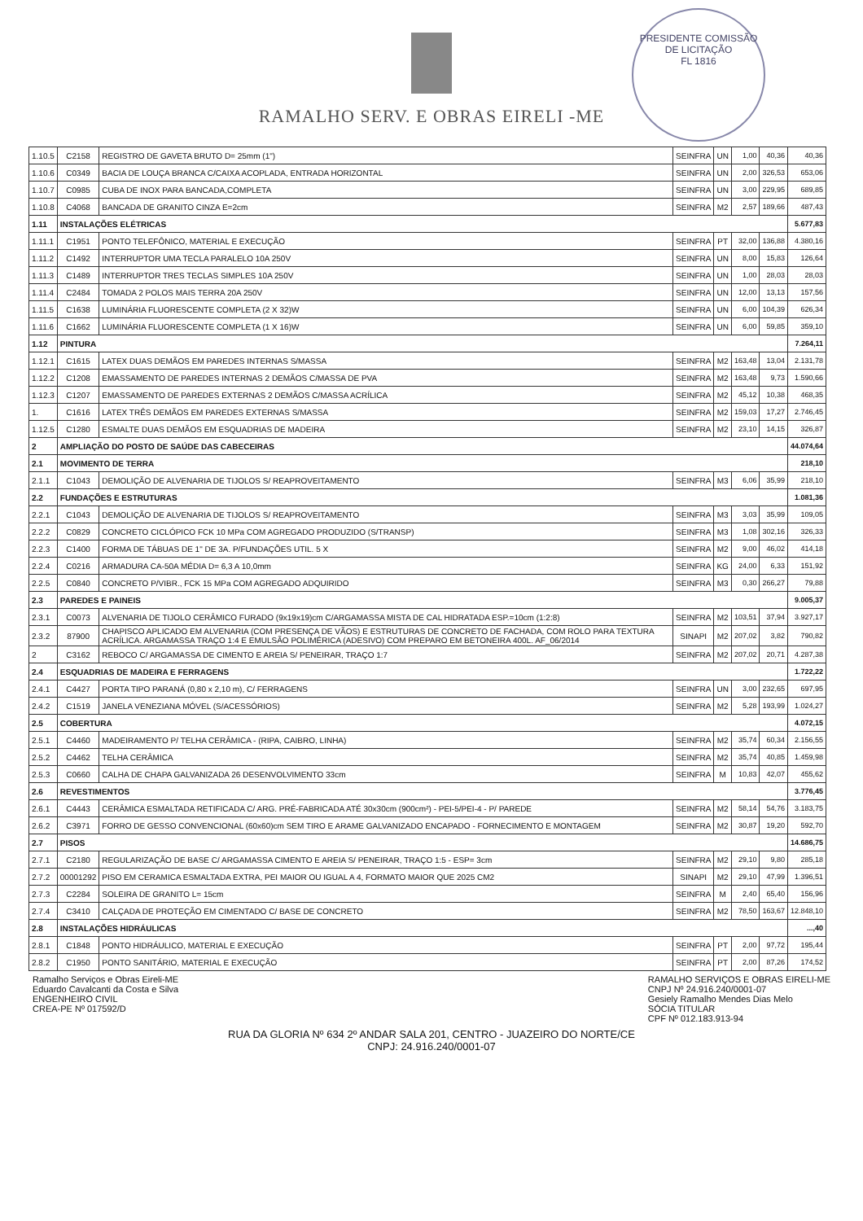RAMALHO SERV. E OBRAS EIRELI -ME
PRESIDENTE COMISSÃO DE LICITAÇÃO
FL 1816
| 1.10.5 | C2158 | REGISTRO DE GAVETA BRUTO D= 25mm (1") | SEINFRA | UN | 1,00 | 40,36 | 40,36 |
| 1.10.6 | C0349 | BACIA DE LOUÇA BRANCA C/CAIXA ACOPLADA, ENTRADA HORIZONTAL | SEINFRA | UN | 2,00 | 326,53 | 653,06 |
| 1.10.7 | C0985 | CUBA DE INOX PARA BANCADA,COMPLETA | SEINFRA | UN | 3,00 | 229,95 | 689,85 |
| 1.10.8 | C4068 | BANCADA DE GRANITO CINZA E=2cm | SEINFRA | M2 | 2,57 | 189,66 | 487,43 |
| 1.11 | INSTALAÇÕES ELÉTRICAS | | | | | | 5.677,83 |
| 1.11.1 | C1951 | PONTO TELEFÔNICO, MATERIAL E EXECUÇÃO | SEINFRA | PT | 32,00 | 136,88 | 4.380,16 |
| 1.11.2 | C1492 | INTERRUPTOR UMA TECLA PARALELO 10A 250V | SEINFRA | UN | 8,00 | 15,83 | 126,64 |
| 1.11.3 | C1489 | INTERRUPTOR TRES TECLAS SIMPLES 10A 250V | SEINFRA | UN | 1,00 | 28,03 | 28,03 |
| 1.11.4 | C2484 | TOMADA 2 POLOS MAIS TERRA 20A 250V | SEINFRA | UN | 12,00 | 13,13 | 157,56 |
| 1.11.5 | C1638 | LUMINÁRIA FLUORESCENTE COMPLETA (2 X 32)W | SEINFRA | UN | 6,00 | 104,39 | 626,34 |
| 1.11.6 | C1662 | LUMINÁRIA FLUORESCENTE COMPLETA (1 X 16)W | SEINFRA | UN | 6,00 | 59,85 | 359,10 |
| 1.12 | PINTURA | | | | | | 7.264,11 |
| 1.12.1 | C1615 | LATEX DUAS DEMÃOS EM PAREDES INTERNAS S/MASSA | SEINFRA | M2 | 163,48 | 13,04 | 2.131,78 |
| 1.12.2 | C1208 | EMASSAMENTO DE PAREDES INTERNAS 2 DEMÃOS C/MASSA DE PVA | SEINFRA | M2 | 163,48 | 9,73 | 1.590,66 |
| 1.12.3 | C1207 | EMASSAMENTO DE PAREDES EXTERNAS 2 DEMÃOS C/MASSA ACRÍLICA | SEINFRA | M2 | 45,12 | 10,38 | 468,35 |
| 1. | C1616 | LATEX TRÊS DEMÃOS EM PAREDES EXTERNAS S/MASSA | SEINFRA | M2 | 159,03 | 17,27 | 2.746,45 |
| 1.12.5 | C1280 | ESMALTE DUAS DEMÃOS EM ESQUADRIAS DE MADEIRA | SEINFRA | M2 | 23,10 | 14,15 | 326,87 |
| 2 | AMPLIAÇÃO DO POSTO DE SAÚDE DAS CABECEIRAS | | | | | | 44.074,64 |
| 2.1 | MOVIMENTO DE TERRA | | | | | | 218,10 |
| 2.1.1 | C1043 | DEMOLIÇÃO DE ALVENARIA DE TIJOLOS S/ REAPROVEITAMENTO | SEINFRA | M3 | 6,06 | 35,99 | 218,10 |
| 2.2 | FUNDAÇÕES E ESTRUTURAS | | | | | | 1.081,36 |
| 2.2.1 | C1043 | DEMOLIÇÃO DE ALVENARIA DE TIJOLOS S/ REAPROVEITAMENTO | SEINFRA | M3 | 3,03 | 35,99 | 109,05 |
| 2.2.2 | C0829 | CONCRETO CICLÓPICO FCK 10 MPa COM AGREGADO PRODUZIDO (S/TRANSP) | SEINFRA | M3 | 1,08 | 302,16 | 326,33 |
| 2.2.3 | C1400 | FORMA DE TÁBUAS DE 1" DE 3A. P/FUNDAÇÕES UTIL. 5 X | SEINFRA | M2 | 9,00 | 46,02 | 414,18 |
| 2.2.4 | C0216 | ARMADURA CA-50A MÉDIA D= 6,3 A 10,0mm | SEINFRA | KG | 24,00 | 6,33 | 151,92 |
| 2.2.5 | C0840 | CONCRETO P/VIBR., FCK 15 MPa COM AGREGADO ADQUIRIDO | SEINFRA | M3 | 0,30 | 266,27 | 79,88 |
| 2.3 | PAREDES E PAINEIS | | | | | | 9.005,37 |
| 2.3.1 | C0073 | ALVENARIA DE TIJOLO CERÂMICO FURADO (9x19x19)cm C/ARGAMASSA MISTA DE CAL HIDRATADA ESP.=10cm (1:2:8) | SEINFRA | M2 | 103,51 | 37,94 | 3.927,17 |
| 2.3.2 | 87900 | CHAPISCO APLICADO EM ALVENARIA (COM PRESENÇA DE VÃOS) E ESTRUTURAS DE CONCRETO DE FACHADA, COM ROLO PARA TEXTURA ACRÍLICA. ARGAMASSA TRAÇO 1:4 E EMULSÃO POLIMÉRICA (ADESIVO) COM PREPARO EM BETONEIRA 400L. AF_06/2014 | SINAPI | M2 | 207,02 | 3,82 | 790,82 |
| 2 | C3162 | REBOCO C/ ARGAMASSA DE CIMENTO E AREIA S/ PENEIRAR, TRAÇO 1:7 | SEINFRA | M2 | 207,02 | 20,71 | 4.287,38 |
| 2.4 | ESQUADRIAS DE MADEIRA E FERRAGENS | | | | | | 1.722,22 |
| 2.4.1 | C4427 | PORTA TIPO PARANÁ (0,80 x 2,10 m), C/ FERRAGENS | SEINFRA | UN | 3,00 | 232,65 | 697,95 |
| 2.4.2 | C1519 | JANELA VENEZIANA MÓVEL (S/ACESSÓRIOS) | SEINFRA | M2 | 5,28 | 193,99 | 1.024,27 |
| 2.5 | COBERTURA | | | | | | 4.072,15 |
| 2.5.1 | C4460 | MADEIRAMENTO P/ TELHA CERÂMICA - (RIPA, CAIBRO, LINHA) | SEINFRA | M2 | 35,74 | 60,34 | 2.156,55 |
| 2.5.2 | C4462 | TELHA CERÂMICA | SEINFRA | M2 | 35,74 | 40,85 | 1.459,98 |
| 2.5.3 | C0660 | CALHA DE CHAPA GALVANIZADA 26 DESENVOLVIMENTO 33cm | SEINFRA | M | 10,83 | 42,07 | 455,62 |
| 2.6 | REVESTIMENTOS | | | | | | 3.776,45 |
| 2.6.1 | C4443 | CERÂMICA ESMALTADA RETIFICADA C/ ARG. PRÉ-FABRICADA ATÉ 30x30cm (900cm²) - PEI-5/PEI-4 - P/ PAREDE | SEINFRA | M2 | 58,14 | 54,76 | 3.183,75 |
| 2.6.2 | C3971 | FORRO DE GESSO CONVENCIONAL (60x60)cm SEM TIRO E ARAME GALVANIZADO ENCAPADO - FORNECIMENTO E MONTAGEM | SEINFRA | M2 | 30,87 | 19,20 | 592,70 |
| 2.7 | PISOS | | | | | | 14.686,75 |
| 2.7.1 | C2180 | REGULARIZAÇÃO DE BASE C/ ARGAMASSA CIMENTO E AREIA S/ PENEIRAR, TRAÇO 1:5 - ESP= 3cm | SEINFRA | M2 | 29,10 | 9,80 | 285,18 |
| 2.7.2 | 00001292 | PISO EM CERAMICA ESMALTADA EXTRA, PEI MAIOR OU IGUAL A 4, FORMATO MAIOR QUE 2025 CM2 | SINAPI | M2 | 29,10 | 47,99 | 1.396,51 |
| 2.7.3 | C2284 | SOLEIRA DE GRANITO L= 15cm | SEINFRA | M | 2,40 | 65,40 | 156,96 |
| 2.7.4 | C3410 | CALÇADA DE PROTEÇÃO EM CIMENTADO C/ BASE DE CONCRETO | SEINFRA | M2 | 78,50 | 163,67 | 12.848,10 |
| 2.8 | INSTALAÇÕES HIDRÁULICAS | | | | | | ...,40 |
| 2.8.1 | C1848 | PONTO HIDRÁULICO, MATERIAL E EXECUÇÃO | SEINFRA | PT | 2,00 | 97,72 | 195,44 |
| 2.8.2 | C1950 | PONTO SANITÁRIO, MATERIAL E EXECUÇÃO | SEINFRA | PT | 2,00 | 87,26 | 174,52 |
Ramalho Serviços e Obras Eireli-ME
Eduardo Cavalcanti da Costa e Silva
ENGENHEIRO CIVIL
CREA-PE Nº 017592/D
RAMALHO SERVIÇOS E OBRAS EIRELI-ME
CNPJ Nº 24.916.240/0001-07
Gesiely Ramalho Mendes Dias Melo
SÓCIA TITULAR
CPF Nº 012.183.913-94
RUA DA GLORIA Nº 634 2º ANDAR SALA 201, CENTRO - JUAZEIRO DO NORTE/CE
CNPJ: 24.916.240/0001-07